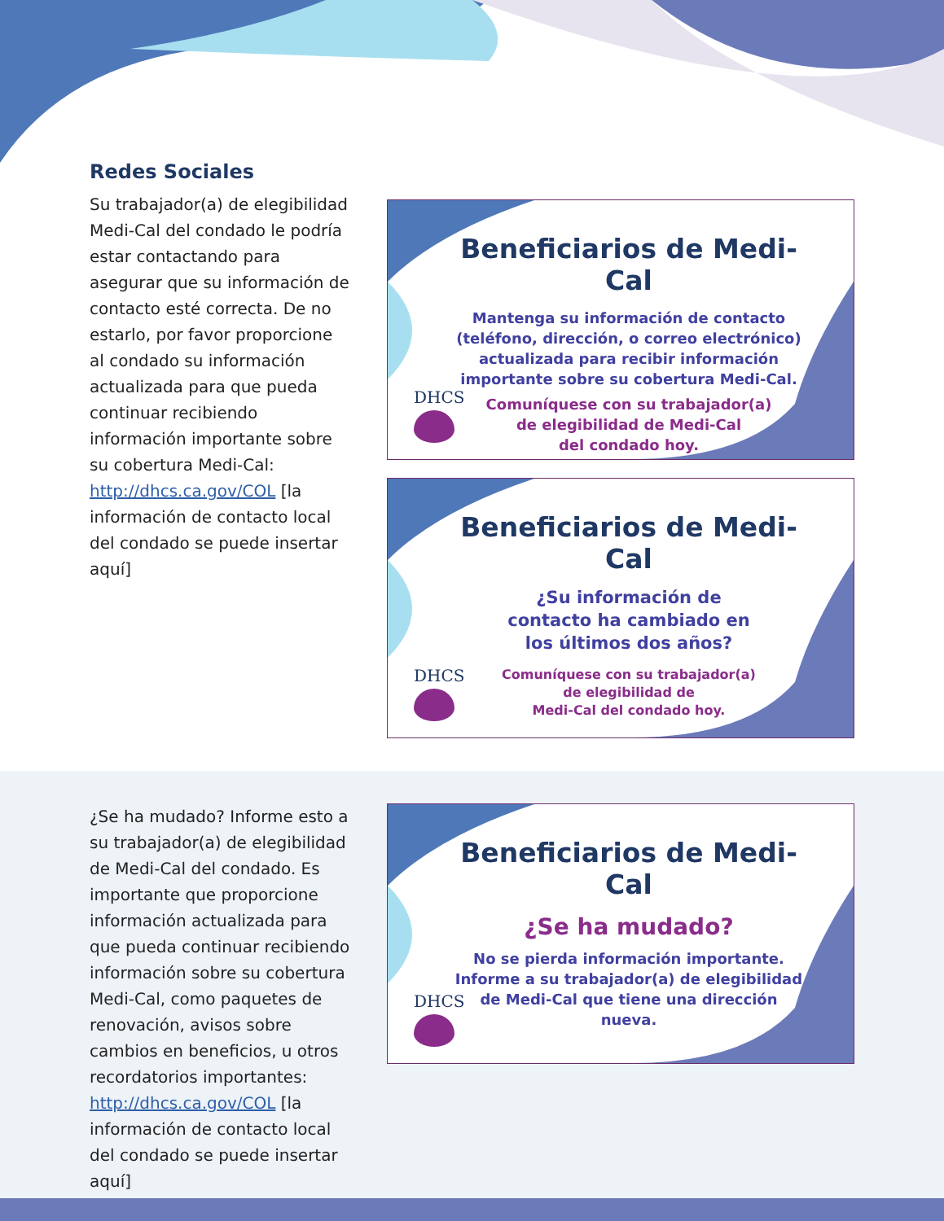Redes Sociales
Su trabajador(a) de elegibilidad Medi-Cal del condado le podría estar contactando para asegurar que su información de contacto esté correcta. De no estarlo, por favor proporcione al condado su información actualizada para que pueda continuar recibiendo información importante sobre su cobertura Medi-Cal: http://dhcs.ca.gov/COL [la información de contacto local del condado se puede insertar aquí]
Beneficiarios de Medi-Cal
Mantenga su información de contacto (teléfono, dirección, o correo electrónico) actualizada para recibir información importante sobre su cobertura Medi-Cal.
Comuníquese con su trabajador(a)
de elegibilidad de Medi-Cal
del condado hoy.
DHCS
Beneficiarios de Medi-Cal
¿Su información de
contacto ha cambiado en
los últimos dos años?
Comuníquese con su trabajador(a)
de elegibilidad de
Medi-Cal del condado hoy.
DHCS
¿Se ha mudado? Informe esto a su trabajador(a) de elegibilidad de Medi-Cal del condado. Es importante que proporcione información actualizada para que pueda continuar recibiendo información sobre su cobertura Medi-Cal, como paquetes de renovación, avisos sobre cambios en beneficios, u otros recordatorios importantes: http://dhcs.ca.gov/COL [la información de contacto local del condado se puede insertar aquí]
Beneficiarios de Medi-Cal
¿Se ha mudado?
No se pierda información importante.
Informe a su trabajador(a) de elegibilidad de Medi-Cal que tiene una dirección nueva.
DHCS